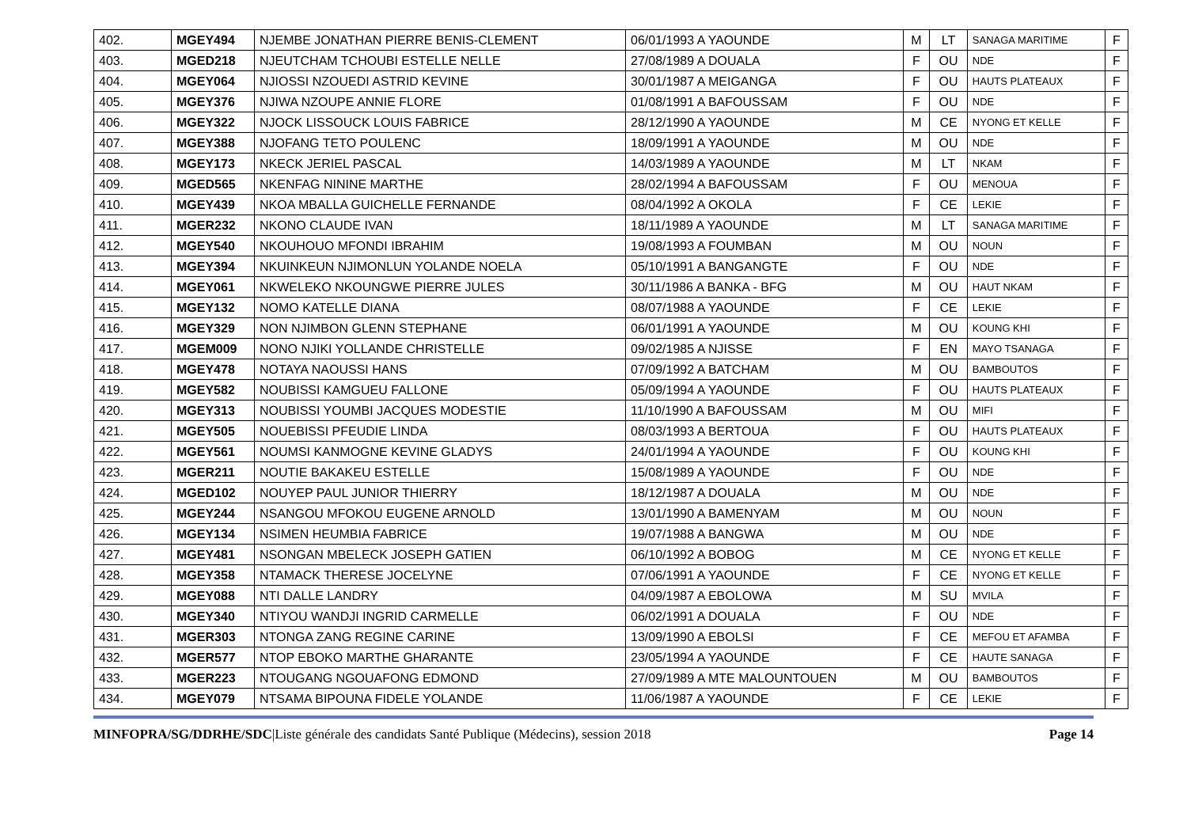| 402. | MGEY494 | NJEMBE JONATHAN PIERRE BENIS-CLEMENT | 06/01/1993 A YAOUNDE | M | LT | SANAGA MARITIME | F |
| 403. | MGED218 | NJEUTCHAM TCHOUBI ESTELLE NELLE | 27/08/1989 A DOUALA | F | OU | NDE | F |
| 404. | MGEY064 | NJIOSSI NZOUEDI ASTRID KEVINE | 30/01/1987 A MEIGANGA | F | OU | HAUTS PLATEAUX | F |
| 405. | MGEY376 | NJIWA NZOUPE ANNIE FLORE | 01/08/1991 A BAFOUSSAM | F | OU | NDE | F |
| 406. | MGEY322 | NJOCK LISSOUCK LOUIS FABRICE | 28/12/1990 A YAOUNDE | M | CE | NYONG ET KELLE | F |
| 407. | MGEY388 | NJOFANG TETO POULENC | 18/09/1991 A YAOUNDE | M | OU | NDE | F |
| 408. | MGEY173 | NKECK JERIEL PASCAL | 14/03/1989 A YAOUNDE | M | LT | NKAM | F |
| 409. | MGED565 | NKENFAG NININE MARTHE | 28/02/1994 A BAFOUSSAM | F | OU | MENOUA | F |
| 410. | MGEY439 | NKOA MBALLA GUICHELLE FERNANDE | 08/04/1992 A OKOLA | F | CE | LEKIE | F |
| 411. | MGER232 | NKONO CLAUDE IVAN | 18/11/1989 A YAOUNDE | M | LT | SANAGA MARITIME | F |
| 412. | MGEY540 | NKOUHOUO MFONDI IBRAHIM | 19/08/1993 A FOUMBAN | M | OU | NOUN | F |
| 413. | MGEY394 | NKUINKEUN NJIMONLUN YOLANDE NOELA | 05/10/1991 A BANGANGTE | F | OU | NDE | F |
| 414. | MGEY061 | NKWELEKO NKOUNGWE PIERRE JULES | 30/11/1986 A BANKA - BFG | M | OU | HAUT NKAM | F |
| 415. | MGEY132 | NOMO KATELLE DIANA | 08/07/1988 A YAOUNDE | F | CE | LEKIE | F |
| 416. | MGEY329 | NON NJIMBON GLENN STEPHANE | 06/01/1991 A YAOUNDE | M | OU | KOUNG KHI | F |
| 417. | MGEM009 | NONO NJIKI YOLLANDE CHRISTELLE | 09/02/1985 A NJISSE | F | EN | MAYO TSANAGA | F |
| 418. | MGEY478 | NOTAYA NAOUSSI HANS | 07/09/1992 A BATCHAM | M | OU | BAMBOUTOS | F |
| 419. | MGEY582 | NOUBISSI KAMGUEU FALLONE | 05/09/1994 A YAOUNDE | F | OU | HAUTS PLATEAUX | F |
| 420. | MGEY313 | NOUBISSI YOUMBI JACQUES MODESTIE | 11/10/1990 A BAFOUSSAM | M | OU | MIFI | F |
| 421. | MGEY505 | NOUEBISSI PFEUDIE LINDA | 08/03/1993 A BERTOUA | F | OU | HAUTS PLATEAUX | F |
| 422. | MGEY561 | NOUMSI KANMOGNE KEVINE GLADYS | 24/01/1994 A YAOUNDE | F | OU | KOUNG KHI | F |
| 423. | MGER211 | NOUTIE BAKAKEU ESTELLE | 15/08/1989 A YAOUNDE | F | OU | NDE | F |
| 424. | MGED102 | NOUYEP PAUL JUNIOR THIERRY | 18/12/1987 A DOUALA | M | OU | NDE | F |
| 425. | MGEY244 | NSANGOU MFOKOU EUGENE ARNOLD | 13/01/1990 A BAMENYAM | M | OU | NOUN | F |
| 426. | MGEY134 | NSIMEN HEUMBIA FABRICE | 19/07/1988 A BANGWA | M | OU | NDE | F |
| 427. | MGEY481 | NSONGAN MBELECK JOSEPH GATIEN | 06/10/1992 A BOBOG | M | CE | NYONG ET KELLE | F |
| 428. | MGEY358 | NTAMACK THERESE JOCELYNE | 07/06/1991 A YAOUNDE | F | CE | NYONG ET KELLE | F |
| 429. | MGEY088 | NTI DALLE LANDRY | 04/09/1987 A EBOLOWA | M | SU | MVILA | F |
| 430. | MGEY340 | NTIYOU WANDJI INGRID CARMELLE | 06/02/1991 A DOUALA | F | OU | NDE | F |
| 431. | MGER303 | NTONGA ZANG REGINE CARINE | 13/09/1990 A EBOLSI | F | CE | MEFOU ET AFAMBA | F |
| 432. | MGER577 | NTOP EBOKO MARTHE GHARANTE | 23/05/1994 A YAOUNDE | F | CE | HAUTE SANAGA | F |
| 433. | MGER223 | NTOUGANG NGOUAFONG EDMOND | 27/09/1989 A MTE MALOUNTOUEN | M | OU | BAMBOUTOS | F |
| 434. | MGEY079 | NTSAMA BIPOUNA FIDELE YOLANDE | 11/06/1987 A YAOUNDE | F | CE | LEKIE | F |
MINFOPRA/SG/DDRHE/SDC|Liste générale des candidats Santé Publique (Médecins), session 2018 Page 14